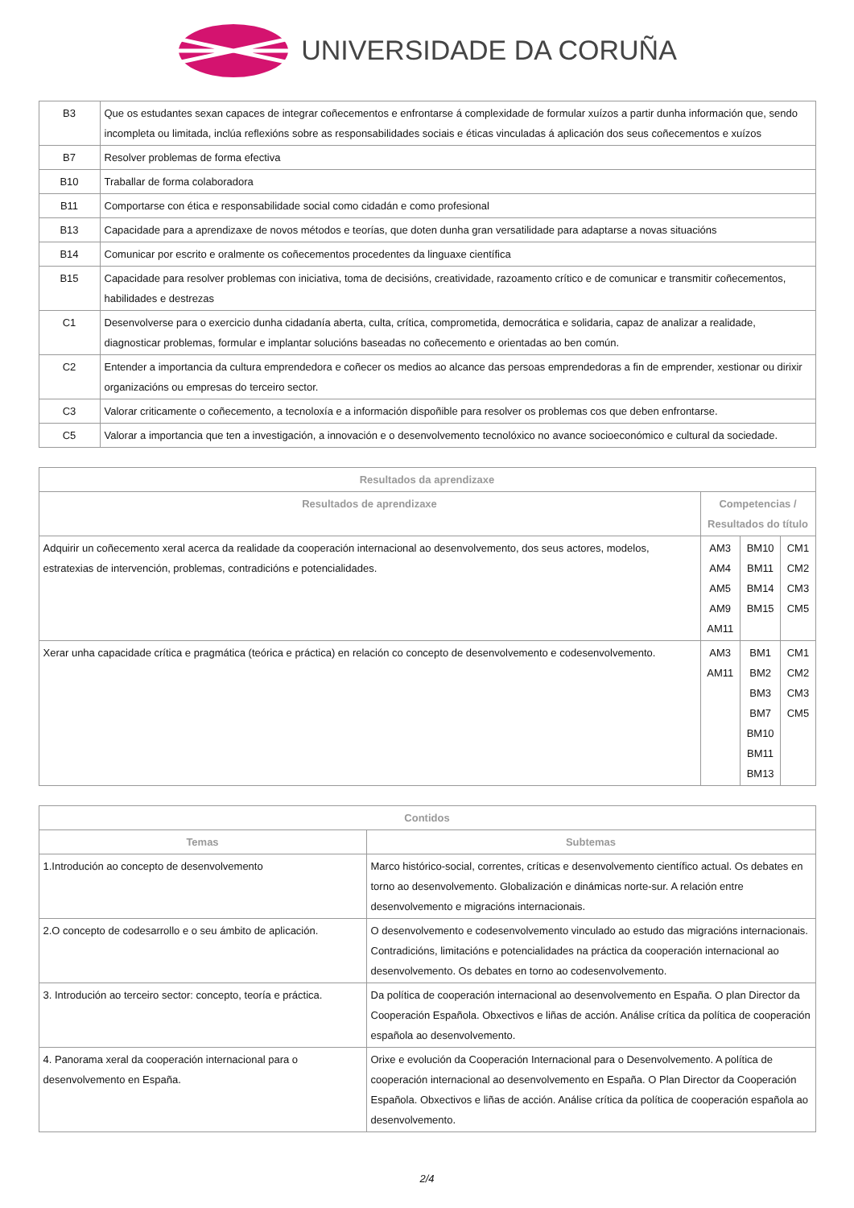UNIVERSIDADE DA CORUÑA
| B3 | Que os estudantes sexan capaces de integrar coñecementos e enfrontarse á complexidade de formular xuízos a partir dunha información que, sendo incompleta ou limitada, inclúa reflexións sobre as responsabilidades sociais e éticas vinculadas á aplicación dos seus coñecementos e xuízos |
| B7 | Resolver problemas de forma efectiva |
| B10 | Traballar de forma colaboradora |
| B11 | Comportarse con ética e responsabilidade social como cidadán e como profesional |
| B13 | Capacidade para a aprendizaxe de novos métodos e teorías, que doten dunha gran versatilidade para adaptarse a novas situacións |
| B14 | Comunicar por escrito e oralmente os coñecementos procedentes da linguaxe científica |
| B15 | Capacidade para resolver problemas con iniciativa, toma de decisións, creatividade, razoamento crítico e de comunicar e transmitir coñecementos, habilidades e destrezas |
| C1 | Desenvolverse para o exercicio dunha cidadanía aberta, culta, crítica, comprometida, democrática e solidaria, capaz de analizar a realidade, diagnosticar problemas, formular e implantar solucións baseadas no coñecemento e orientadas ao ben común. |
| C2 | Entender a importancia da cultura emprendedora e coñecer os medios ao alcance das persoas emprendedoras a fin de emprender, xestionar ou dirixir organizacións ou empresas do terceiro sector. |
| C3 | Valorar criticamente o coñecemento, a tecnoloxía e a información dispoñible para resolver os problemas cos que deben enfrontarse. |
| C5 | Valorar a importancia que ten a investigación, a innovación e o desenvolvemento tecnolóxico no avance socioeconómico e cultural da sociedade. |
| Resultados da aprendizaxe | | | |
| --- | --- | --- | --- |
| Resultados de aprendizaxe | Competencias / Resultados do título | | |
| Adquirir un coñecemento xeral acerca da realidade da cooperación internacional ao desenvolvemento, dos seus actores, modelos, estratexias de intervención, problemas, contradicións e potencialidades. | AM3 AM4 AM5 AM9 AM11 | BM10 BM11 BM14 BM15 | CM1 CM2 CM3 CM5 |
| Xerar unha capacidade crítica e pragmática (teórica e práctica) en relación co concepto de desenvolvemento e codesenvolvemento. | AM3 AM11 | BM1 BM2 BM3 BM7 BM10 BM11 BM13 | CM1 CM2 CM3 CM5 |
| Contidos | |
| --- | --- |
| Temas | Subtemas |
| 1.Introdución ao concepto de desenvolvemento | Marco histórico-social, correntes, críticas e desenvolvemento científico actual. Os debates en torno ao desenvolvemento. Globalización e dinámicas norte-sur. A relación entre desenvolvemento e migracións internacionais. |
| 2.O concepto de codesarrollo e o seu ámbito de aplicación. | O desenvolvemento e codesenvolvemento vinculado ao estudo das migracións internacionais. Contradicións, limitacións e potencialidades na práctica da cooperación internacional ao desenvolvemento. Os debates en torno ao codesenvolvemento. |
| 3. Introdución ao terceiro sector: concepto, teoría e práctica. | Da política de cooperación internacional ao desenvolvemento en España. O plan Director da Cooperación Española. Obxectivos e liñas de acción. Análise crítica da política de cooperación española ao desenvolvemento. |
| 4. Panorama xeral da cooperación internacional para o desenvolvemento en España. | Orixe e evolución da Cooperación Internacional para o Desenvolvemento. A política de cooperación internacional ao desenvolvemento en España. O Plan Director da Cooperación Española. Obxectivos e liñas de acción. Análise crítica da política de cooperación española ao desenvolvemento. |
2/4